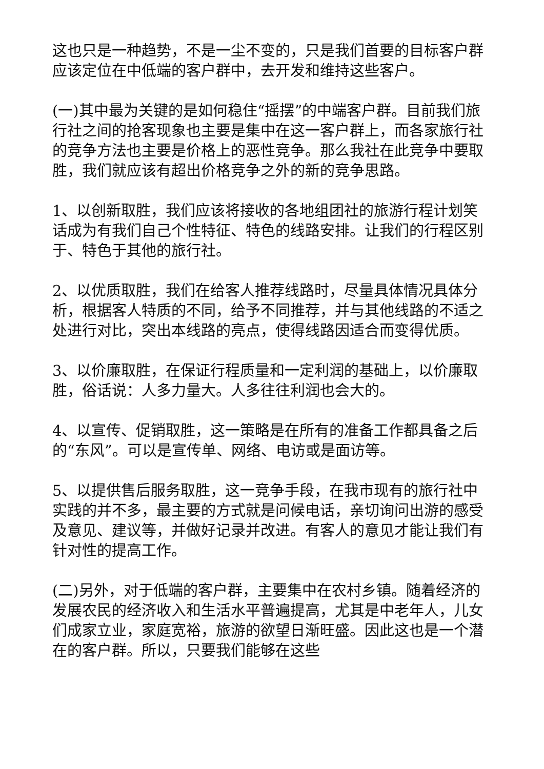这也只是一种趋势，不是一尘不变的，只是我们首要的目标客户群应该定位在中低端的客户群中，去开发和维持这些客户。
(一)其中最为关键的是如何稳住“摇摆”的中端客户群。目前我们旅行社之间的抢客现象也主要是集中在这一客户群上，而各家旅行社的竞争方法也主要是价格上的恶性竞争。那么我社在此竞争中要取胜，我们就应该有超出价格竞争之外的新的竞争思路。
1、以创新取胜，我们应该将接收的各地组团社的旅游行程计划笑话成为有我们自己个性特征、特色的线路安排。让我们的行程区别于、特色于其他的旅行社。
2、以优质取胜，我们在给客人推荐线路时，尽量具体情况具体分析，根据客人特质的不同，给予不同推荐，并与其他线路的不适之处进行对比，突出本线路的亮点，使得线路因适合而变得优质。
3、以价廉取胜，在保证行程质量和一定利润的基础上，以价廉取胜，俗话说：人多力量大。人多往往利润也会大的。
4、以宣传、促销取胜，这一策略是在所有的准备工作都具备之后的“东风”。可以是宣传单、网络、电访或是面访等。
5、以提供售后服务取胜，这一竞争手段，在我市现有的旅行社中实践的并不多，最主要的方式就是问候电话，亲切询问出游的感受及意见、建议等，并做好记录并改进。有客人的意见才能让我们有针对性的提高工作。
(二)另外，对于低端的客户群，主要集中在农村乡镇。随着经济的发展农民的经济收入和生活水平普遍提高，尤其是中老年人，儿女们成家立业，家庭宽裕，旅游的欲望日渐旺盛。因此这也是一个潜在的客户群。所以，只要我们能够在这些